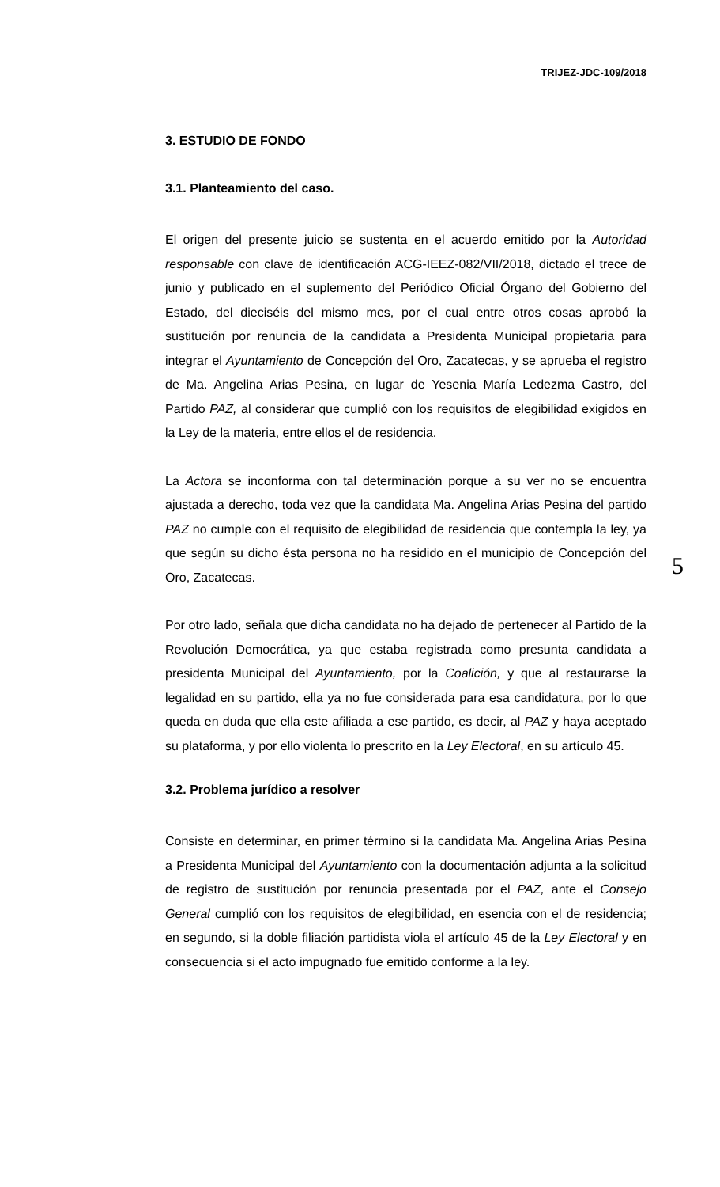TRIJEZ-JDC-109/2018
3. ESTUDIO DE FONDO
3.1. Planteamiento del caso.
El origen del presente juicio se sustenta en el acuerdo emitido por la Autoridad responsable con clave de identificación ACG-IEEZ-082/VII/2018, dictado el trece de junio y publicado en el suplemento del Periódico Oficial Órgano del Gobierno del Estado, del dieciséis del mismo mes, por el cual entre otros cosas aprobó la sustitución por renuncia de la candidata a Presidenta Municipal propietaria para integrar el Ayuntamiento de Concepción del Oro, Zacatecas, y se aprueba el registro de Ma. Angelina Arias Pesina, en lugar de Yesenia María Ledezma Castro, del Partido PAZ, al considerar que cumplió con los requisitos de elegibilidad exigidos en la Ley de la materia, entre ellos el de residencia.
La Actora se inconforma con tal determinación porque a su ver no se encuentra ajustada a derecho, toda vez que la candidata Ma. Angelina Arias Pesina del partido PAZ no cumple con el requisito de elegibilidad de residencia que contempla la ley, ya que según su dicho ésta persona no ha residido en el municipio de Concepción del Oro, Zacatecas.
Por otro lado, señala que dicha candidata no ha dejado de pertenecer al Partido de la Revolución Democrática, ya que estaba registrada como presunta candidata a presidenta Municipal del Ayuntamiento, por la Coalición, y que al restaurarse la legalidad en su partido, ella ya no fue considerada para esa candidatura, por lo que queda en duda que ella este afiliada a ese partido, es decir, al PAZ y haya aceptado su plataforma, y por ello violenta lo prescrito en la Ley Electoral, en su artículo 45.
3.2. Problema jurídico a resolver
Consiste en determinar, en primer término si la candidata Ma. Angelina Arias Pesina a Presidenta Municipal del Ayuntamiento con la documentación adjunta a la solicitud de registro de sustitución por renuncia presentada por el PAZ, ante el Consejo General cumplió con los requisitos de elegibilidad, en esencia con el de residencia; en segundo, si la doble filiación partidista viola el artículo 45 de la Ley Electoral y en consecuencia si el acto impugnado fue emitido conforme a la ley.
5